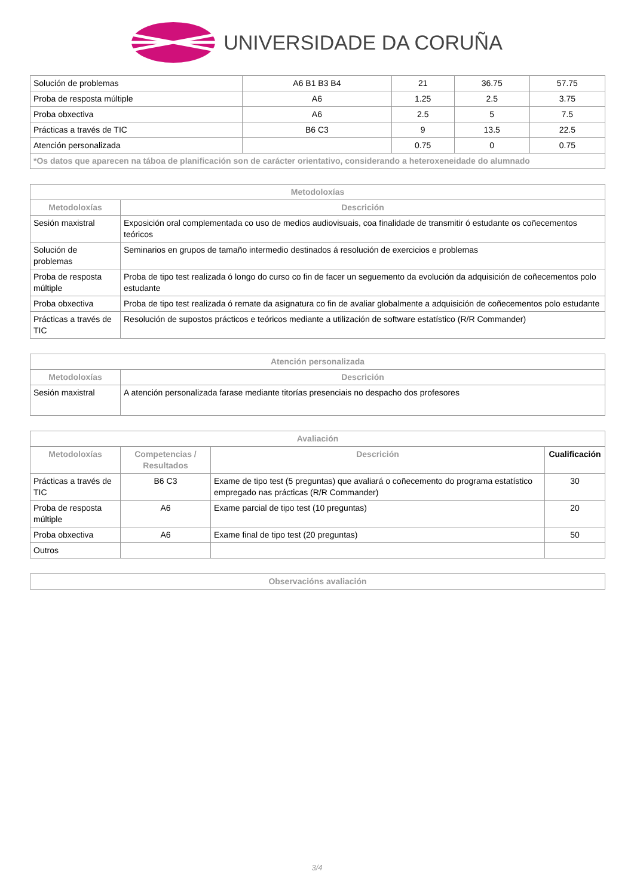UNIVERSIDADE DA CORUÑA
| Solución de problemas | A6 B1 B3 B4 | 21 | 36.75 | 57.75 |
| Proba de resposta múltiple | A6 | 1.25 | 2.5 | 3.75 |
| Proba obxectiva | A6 | 2.5 | 5 | 7.5 |
| Prácticas a través de TIC | B6 C3 | 9 | 13.5 | 22.5 |
| Atención personalizada | | 0.75 | 0 | 0.75 |
| *Os datos que aparecen na táboa de planificación son de carácter orientativo, considerando a heteroxeneidade do alumnado | | | | |
| Metodoloxías | |
| --- | --- |
| Metodoloxías | Descrición |
| Sesión maxistral | Exposición oral complementada co uso de medios audiovisuais, coa finalidade de transmitir ó estudante os coñecementos teóricos |
| Solución de problemas | Seminarios en grupos de tamaño intermedio destinados á resolución de exercicios e problemas |
| Proba de resposta múltiple | Proba de tipo test realizada ó longo do curso co fin de facer un seguemento da evolución da adquisición de coñecementos polo estudante |
| Proba obxectiva | Proba de tipo test realizada ó remate da asignatura co fin de avaliar globalmente a adquisición de coñecementos polo estudante |
| Prácticas a través de TIC | Resolución de supostos prácticos e teóricos mediante a utilización de software estatístico (R/R Commander) |
| Atención personalizada | |
| --- | --- |
| Metodoloxías | Descrición |
| Sesión maxistral | A atención personalizada farase mediante titorías presenciais no despacho dos profesores |
| Avaliación | | | |
| --- | --- | --- | --- |
| Metodoloxías | Competencias / Resultados | Descrición | Cualificación |
| Prácticas a través de TIC | B6 C3 | Exame de tipo test (5 preguntas) que avaliará o coñecemento do programa estatístico empregado nas prácticas (R/R Commander) | 30 |
| Proba de resposta múltiple | A6 | Exame parcial de tipo test (10 preguntas) | 20 |
| Proba obxectiva | A6 | Exame final de tipo test (20 preguntas) | 50 |
| Outros | | | |
| Observacións avaliación |
| --- |
3/4